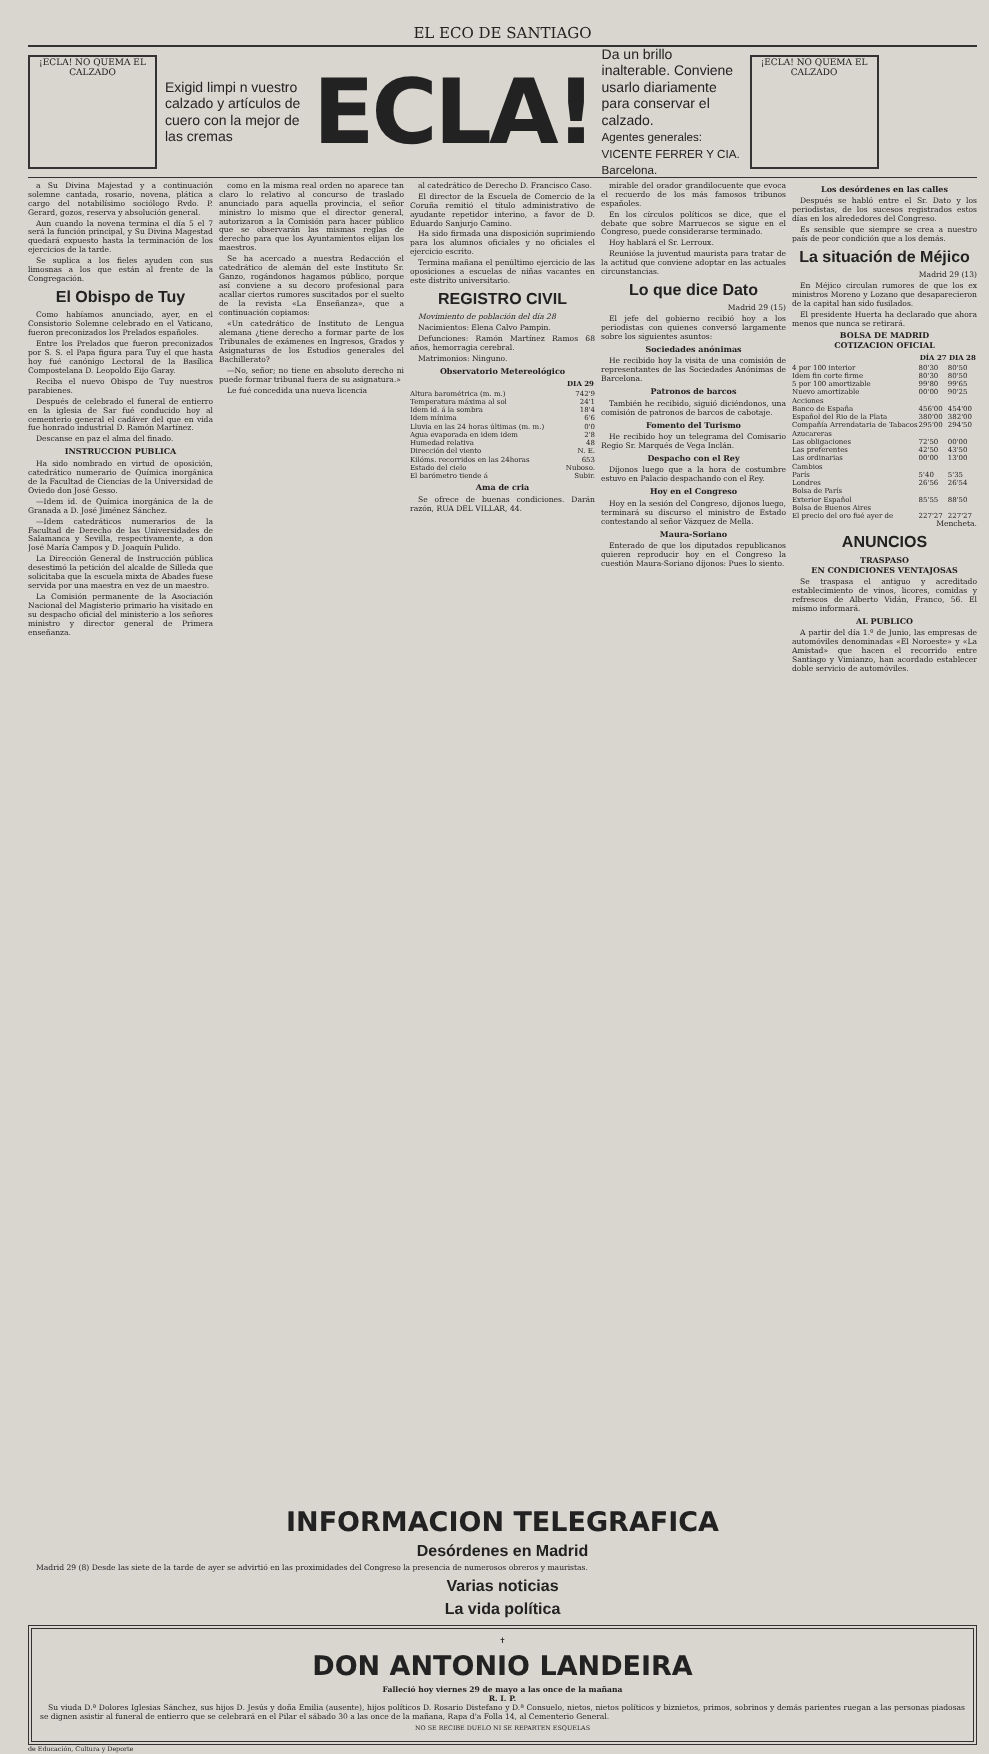EL ECO DE SANTIAGO
¡ECLA! NO QUEMA EL CALZADO
Exigid limpi n vuestro calzado y artículos de cuero con la mejor de las cremas
ECLA!
Da un brillo inalterable. Conviene usarlo diariamente para conservar el calzado.
Agentes generales: VICENTE FERRER Y CIA. Barcelona.
¡ECLA! NO QUEMA EL CALZADO
a Su Divina Majestad y a continuación solemne cantada, rosario, novena, plática a cargo del notabilísimo sociólogo Rvdo. P. Gerard, gozos, reserva y absolución general.
Aun cuando la novena termina el día 5 el 7 será la función principal, y Su Divina Magestad quedará expuesto hasta la terminación de los ejercicios de la tarde.
Se suplica a los fieles ayuden con sus limosnas a los que están al frente de la Congregación.
El Obispo de Tuy
Como habíamos anunciado, ayer, en el Consistorio Solemne celebrado en el Vaticano, fueron preconizados los Prelados españoles.
Entre los Prelados que fueron preconizados por S. S. el Papa figura para Tuy el que hasta hoy fué canónigo Lectoral de la Basílica Compostelana D. Leopoldo Eijo Garay.
Reciba el nuevo Obispo de Tuy nuestros parabienes.
Después de celebrado el funeral de entierro en la iglesia de Sar fué conducido hoy al cementerio general el cadáver del que en vida fue honrado industrial D. Ramón Martínez.
Descanse en paz el alma del finado.
INSTRUCCION PUBLICA
Ha sido nombrado en virtud de oposición, catedrático numerario de Química inorgánica de la Facultad de Ciencias de la Universidad de Oviedo don José Gesso.
—Idem id. de Química inorgánica de la de Granada a D. José Jiménez Sánchez.
—Idem catedráticos numerarios de la Facultad de Derecho de las Universidades de Salamanca y Sevilla, respectivamente, a don José María Campos y D. Joaquín Pulido.
La Dirección General de Instrucción pública desestimó la petición del alcalde de Silleda que solicitaba que la escuela mixta de Abades fuese servida por una maestra en vez de un maestro.
La Comisión permanente de la Asociación Nacional del Magisterio primario ha visitado en su despacho oficial del ministerio a los señores ministro y director general de Primera enseñanza.
como en la misma real orden no aparece tan claro lo relativo al concurso de traslado anunciado para aquella provincia, el señor ministro lo mismo que el director general, autorizaron a la Comisión para hacer público que se observarán las mismas reglas de derecho para que los Ayuntamientos elijan los maestros.
Se ha acercado a nuestra Redacción el catedrático de alemán del este Instituto Sr. Ganzo, rogándonos hagamos público, porque así conviene a su decoro profesional para acallar ciertos rumores suscitados por el suelto de la revista «La Enseñanza», que a continuación copiamos:
«Un catedrático de Instituto de Lengua alemana ¿tiene derecho a formar parte de los Tribunales de exámenes en Ingresos, Grados y Asignaturas de los Estudios generales del Bachillerato?
—No, señor; no tiene en absoluto derecho ni puede formar tribunal fuera de su asignatura.»
Le fué concedida una nueva licencia
al catedrático de Derecho D. Francisco Caso.
El director de la Escuela de Comercio de la Coruña remitió el título administrativo de ayudante repetidor interino, a favor de D. Eduardo Sanjurjo Camino.
Ha sido firmada una disposición suprimiendo para los alumnos oficiales y no oficiales el ejercicio escrito.
Termina mañana el penúltimo ejercicio de las oposiciones a escuelas de niñas vacantes en este distrito universitario.
REGISTRO CIVIL
Movimiento de población del día 28
Nacimientos: Elena Calvo Pampin.
Defunciones: Ramón Martínez Ramos 68 años, hemorragia cerebral.
Matrimonios: Ninguno.
Observatorio Metereológico
| | DIA 29 |
| --- | --- |
| Altura barométrica (m. m.) | 742'9 |
| Temperatura máxima al sol | 24'1 |
| Idem id. á la sombra | 18'4 |
| Idem mínima | 6'6 |
| Lluvia en las 24 horas últimas (m. m.) | 0'0 |
| Agua evaporada en idem idem | 2'8 |
| Humedad relativa | 48 |
| Dirección del viento | N. E. |
| Kilóms. recorridos en las 24horas | 653 |
| Estado del cielo | Nuboso. |
| El barómetro tiende á | Subir. |
Ama de cria
Se ofrece de buenas condiciones. Darán razón, RUA DEL VILLAR, 44.
mirable del orador grandilocuente que evoca el recuerdo de los más famosos tribunos españoles.
En los círculos políticos se dice, que el debate que sobre Marruecos se sigue en el Congreso, puede considerarse terminado.
Hoy hablará el Sr. Lerroux.
Reunióse la juventud maurista para tratar de la actitud que conviene adoptar en las actuales circunstancias.
Lo que dice Dato
Madrid 29 (15)
El jefe del gobierno recibió hoy a los periodistas con quienes conversó largamente sobre los siguientes asuntos:
Sociedades anónimas
He recibido hoy la visita de una comisión de representantes de las Sociedades Anónimas de Barcelona.
Patronos de barcos
También he recibido, siguió diciéndonos, una comisión de patronos de barcos de cabotaje.
Fomento del Turismo
He recibido hoy un telegrama del Comisario Regio Sr. Marqués de Vega Inclán.
Despacho con el Rey
Díjonos luego que a la hora de costumbre estuvo en Palacio despachando con el Rey.
Hoy en el Congreso
Hoy en la sesión del Congreso, díjonos luego, terminará su discurso el ministro de Estado contestando al señor Vázquez de Mella.
Maura-Soriano
Enterado de que los diputados republicanos quieren reproducir hoy en el Congreso la cuestión Maura-Soriano díjonos: Pues lo siento.
Los desórdenes en las calles
Después se habló entre el Sr. Dato y los periodistas, de los sucesos registrados estos días en los alrededores del Congreso.
Es sensible que siempre se crea a nuestro país de peor condición que a los demás.
La situación de Méjico
Madrid 29 (13)
En Méjico circulan rumores de que los ex ministros Moreno y Lozano que desaparecieron de la capital han sido fusilados.
El presidente Huerta ha declarado que ahora menos que nunca se retirará.
BOLSA DE MADRID
COTIZACION OFICIAL
| | DÍA 27 | DIA 28 |
| --- | --- | --- |
| 4 por 100 interior | 80'30 | 80'50 |
| Idem fin corte firme | 80'30 | 80'50 |
| 5 por 100 amortizable | 99'80 | 99'65 |
| Nuevo amortizable | 00'00 | 90'25 |
| Acciones | | |
| Banco de España | 456'00 | 454'00 |
| Español del Rio de la Plata | 380'00 | 382'00 |
| Compañía Arrendataria de Tabacos | 295'00 | 294'50 |
| Azucareras | | |
| Las obligaciones | 72'50 | 00'00 |
| Las preferentes | 42'50 | 43'50 |
| Las ordinarias | 00'00 | 13'00 |
| Cambios | | |
| París | 5'40 | 5'35 |
| Londres | 26'56 | 26'54 |
| Bolsa de París | | |
| Exterior Español | 85'55 | 88'50 |
| Bolsa de Buenos Aires | | |
| El precio del oro fué ayer de | 227'27 | 227'27 |
Mencheta.
ANUNCIOS
TRASPASO
EN CONDICIONES VENTAJOSAS
Se traspasa el antiguo y acreditado establecimiento de vinos, licores, comidas y refrescos de Alberto Vidán, Franco, 56. El mismo informará.
AL PUBLICO
A partir del día 1.º de Junio, las empresas de automóviles denominadas «El Noroeste» y «La Amistad» que hacen el recorrido entre Santiago y Vimianzo, han acordado establecer doble servicio de automóviles.
INFORMACION TELEGRAFICA
Desórdenes en Madrid
Madrid 29 (8) Desde las siete de la tarde de ayer se advirtió en las proximidades del Congreso la presencia de numerosos obreros y mauristas.
Varias noticias
La vida política
✝
DON ANTONIO LANDEIRA
Falleció hoy viernes 29 de mayo a las once de la mañana
R. I. P.
Su viuda D.ª Dolores Iglesias Sánchez, sus hijos D. Jesús y doña Emilia (ausente), hijos políticos D. Rosario Distefano y D.ª Consuelo, nietos, nietos políticos y biznietos, primos, sobrinos y demás parientes ruegan a las personas piadosas se dignen asistir al funeral de entierro que se celebrará en el Pilar el sábado 30 a las once de la mañana, Rapa d'a Folla 14, al Cementerio General.
NO SE RECIBE DUELO NI SE REPARTEN ESQUELAS
de Educación, Cultura y Deporte